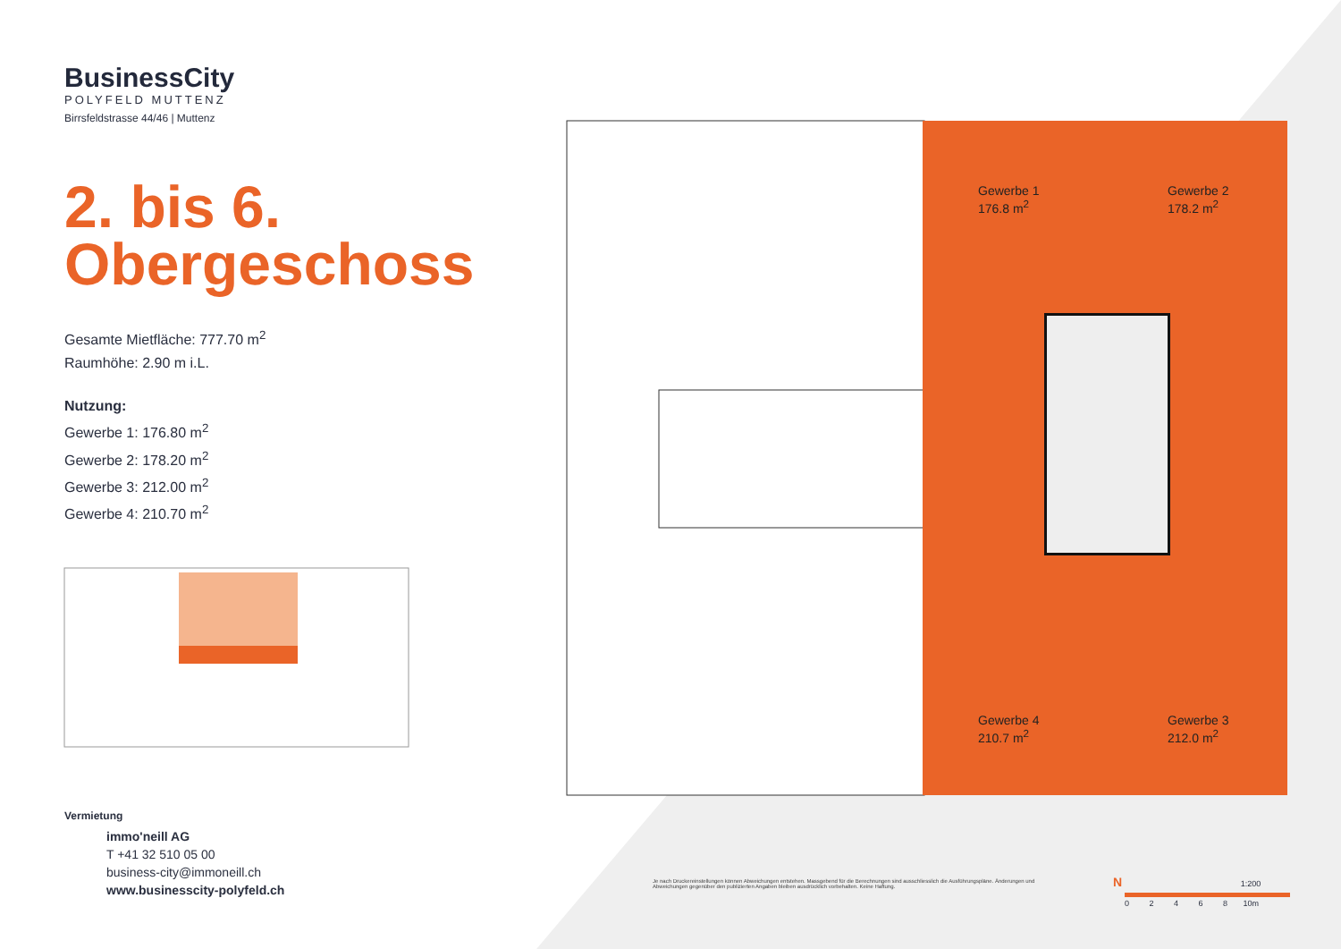BusinessCity
POLYFELD MUTTENZ
Birrsfeldstrasse 44/46 | Muttenz
2. bis 6.
Obergeschoss
Gesamte Mietfläche: 777.70 m<sup>2</sup>
Raumhöhe: 2.90 m i.L.
Nutzung:
Gewerbe 1: 176.80 m<sup>2</sup>
Gewerbe 2: 178.20 m<sup>2</sup>
Gewerbe 3: 212.00 m<sup>2</sup>
Gewerbe 4: 210.70 m<sup>2</sup>
Vermietung
immo'neill AG
T +41 32 510 05 00
business-city@immoneill.ch
www.businesscity-polyfeld.ch
Gewerbe 1
176.8 m<sup>2</sup>
Gewerbe 2
178.2 m<sup>2</sup>
Gewerbe 4
210.7 m<sup>2</sup>
Gewerbe 3
212.0 m<sup>2</sup>
Je nach Druckereinstellungen können Abweichungen entstehen. Massgebend für die Berechnungen sind ausschliesslich die Ausführungspläne. Änderungen und Abweichungen gegenüber den publizierten Angaben bleiben ausdrücklich vorbehalten. Keine Haftung.
N 1:200
0 2 4 6 8 10m